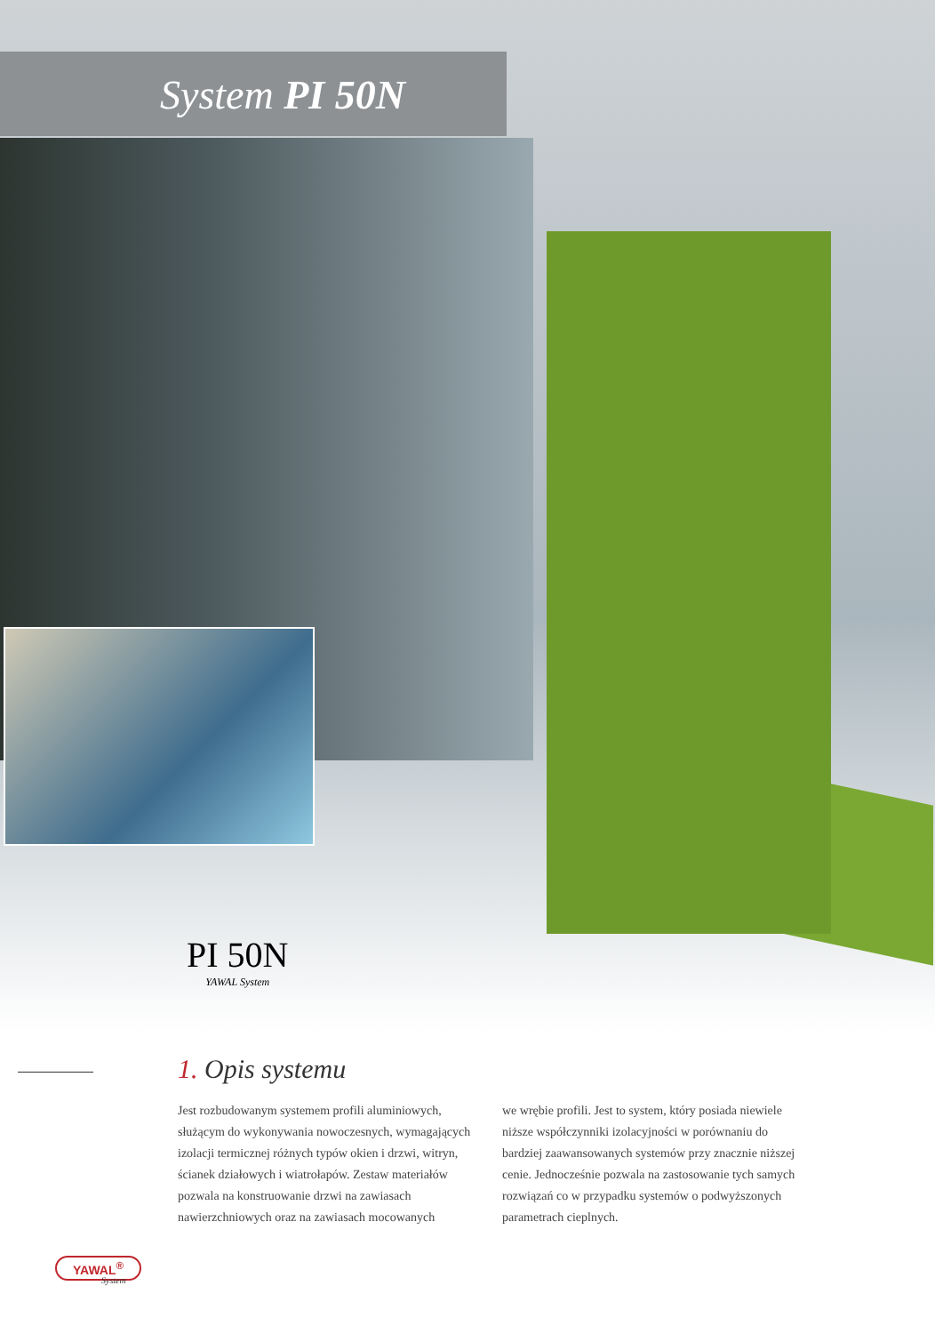System PI 50N
PI 50N
YAWAL System
1. Opis systemu
Jest rozbudowanym systemem profili aluminiowych, służącym do wykonywania nowoczesnych, wymagających izolacji termicznej różnych typów okien i drzwi, witryn, ścianek działowych i wiatrołapów. Zestaw materiałów pozwala na konstruowanie drzwi na zawiasach nawierzchniowych oraz na zawiasach mocowanych
we wrębie profili. Jest to system, który posiada niewiele niższe współczynniki izolacyjności w porównaniu do bardziej zaawansowanych systemów przy znacznie niższej cenie. Jednocześnie pozwala na zastosowanie tych samych rozwiązań co w przypadku systemów o podwyższonych parametrach cieplnych.
YAWAL<sup>®</sup>
System